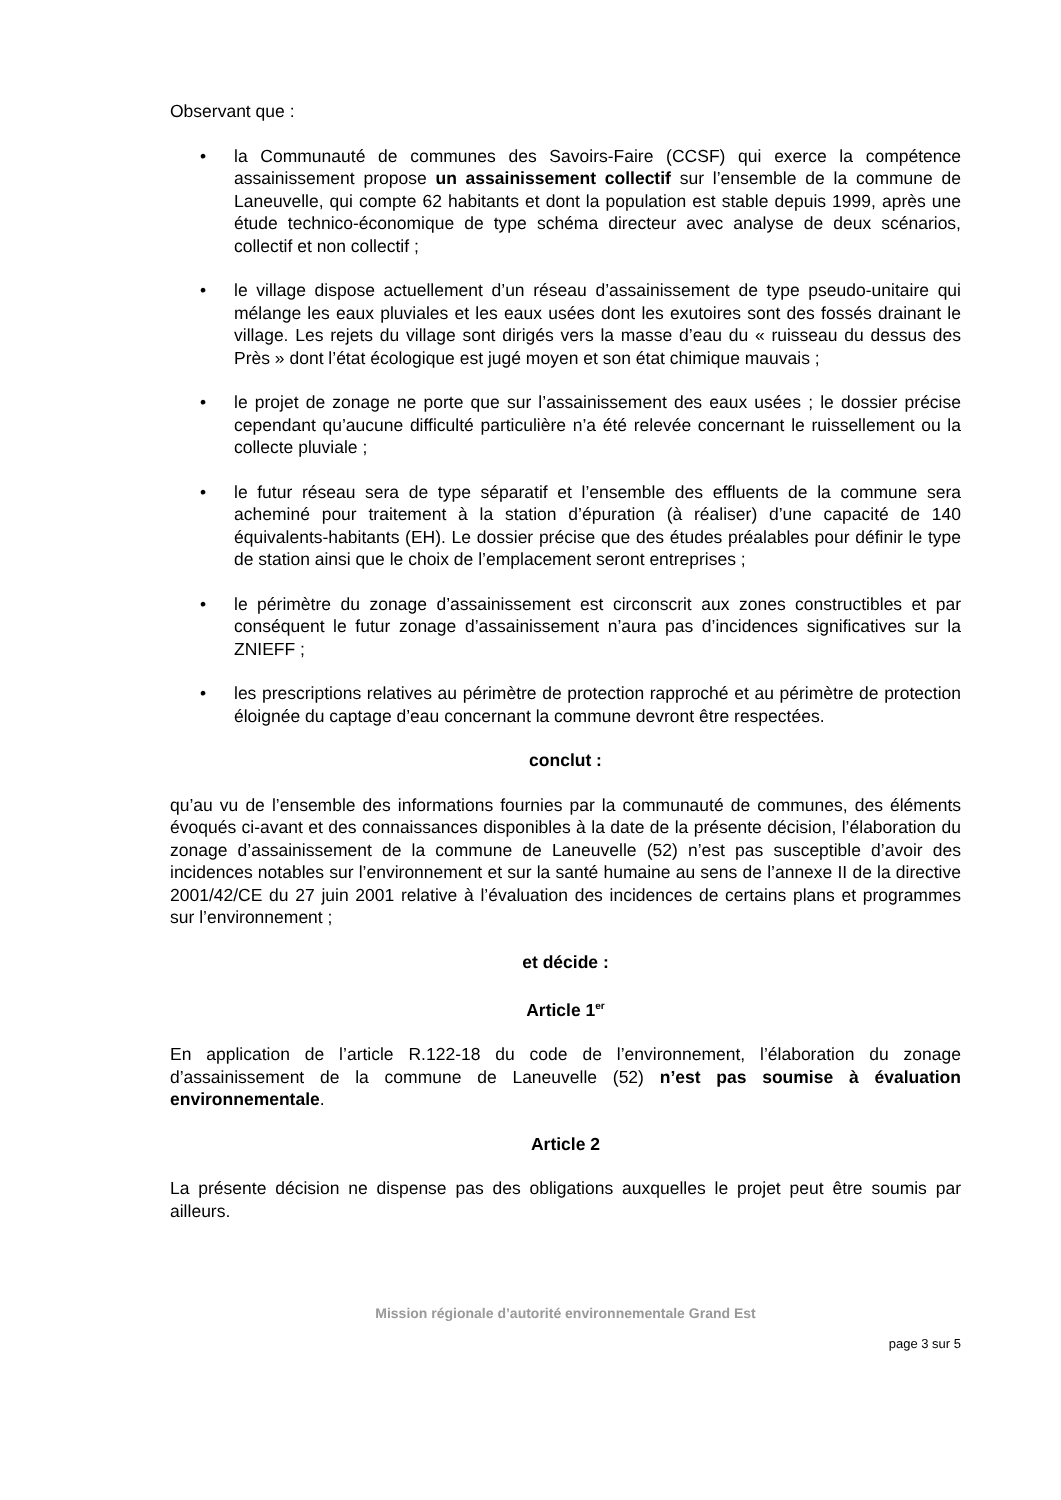Observant que :
• la Communauté de communes des Savoirs-Faire (CCSF) qui exerce la compétence assainissement propose un assainissement collectif sur l’ensemble de la commune de Laneuvelle, qui compte 62 habitants et dont la population est stable depuis 1999, après une étude technico-économique de type schéma directeur avec analyse de deux scénarios, collectif et non collectif ;
• le village dispose actuellement d’un réseau d’assainissement de type pseudo-unitaire qui mélange les eaux pluviales et les eaux usées dont les exutoires sont des fossés drainant le village. Les rejets du village sont dirigés vers la masse d’eau du « ruisseau du dessus des Près » dont l’état écologique est jugé moyen et son état chimique mauvais ;
• le projet de zonage ne porte que sur l’assainissement des eaux usées ; le dossier précise cependant qu’aucune difficulté particulière n’a été relevée concernant le ruissellement ou la collecte pluviale ;
• le futur réseau sera de type séparatif et l’ensemble des effluents de la commune sera acheminé pour traitement à la station d’épuration (à réaliser) d’une capacité de 140 équivalents-habitants (EH). Le dossier précise que des études préalables pour définir le type de station ainsi que le choix de l’emplacement seront entreprises ;
• le périmètre du zonage d’assainissement est circonscrit aux zones constructibles et par conséquent le futur zonage d’assainissement n’aura pas d’incidences significatives sur la ZNIEFF ;
• les prescriptions relatives au périmètre de protection rapproché et au périmètre de protection éloignée du captage d’eau concernant la commune devront être respectées.
conclut :
qu’au vu de l’ensemble des informations fournies par la communauté de communes, des éléments évoqués ci-avant et des connaissances disponibles à la date de la présente décision, l’élaboration du zonage d’assainissement de la commune de Laneuvelle (52) n’est pas susceptible d’avoir des incidences notables sur l’environnement et sur la santé humaine au sens de l’annexe II de la directive 2001/42/CE du 27 juin 2001 relative à l’évaluation des incidences de certains plans et programmes sur l’environnement ;
et décide :
Article 1<sup>er</sup>
En application de l’article R.122-18 du code de l’environnement, l’élaboration du zonage d’assainissement de la commune de Laneuvelle (52) n’est pas soumise à évaluation environnementale.
Article 2
La présente décision ne dispense pas des obligations auxquelles le projet peut être soumis par ailleurs.
Mission régionale d’autorité environnementale Grand Est
page 3 sur 5